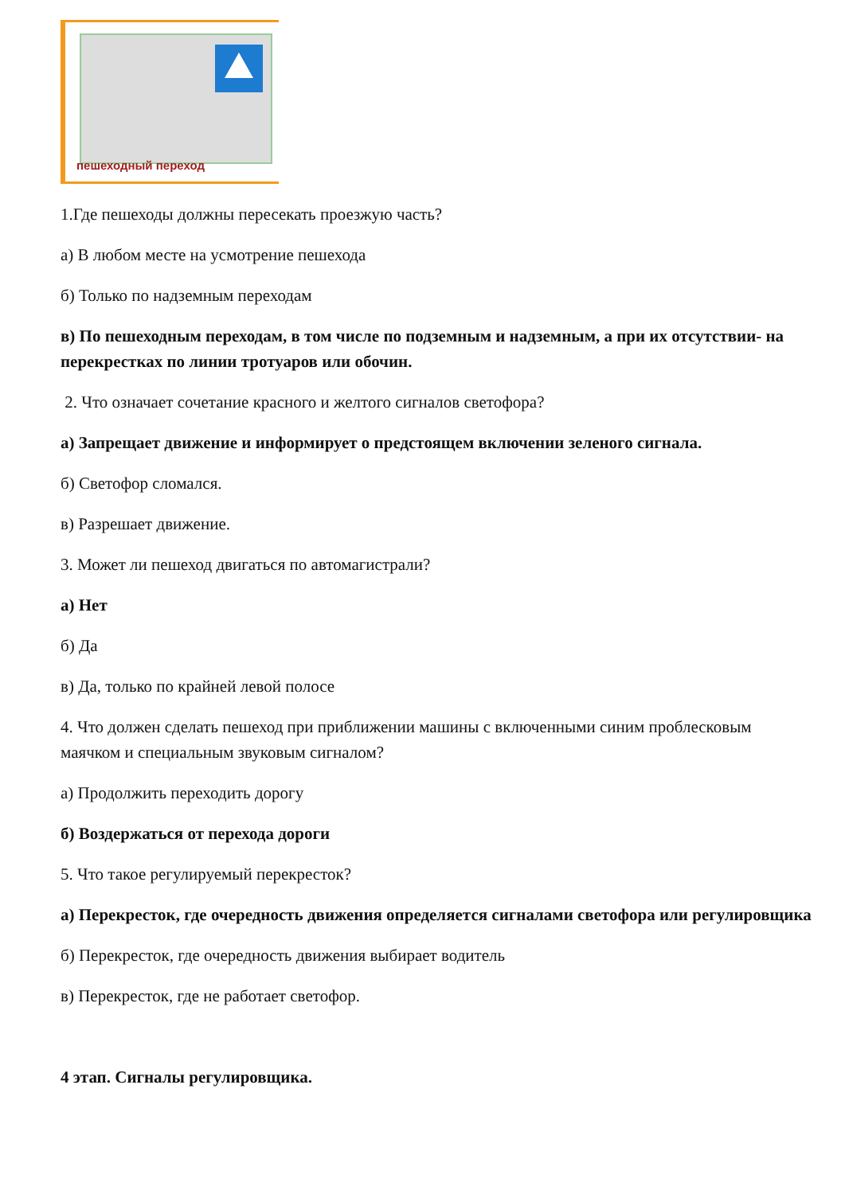пешеходный переход
1.Где пешеходы должны пересекать проезжую часть?
а) В любом месте на усмотрение пешехода
б) Только по надземным переходам
в) По пешеходным переходам, в том числе по подземным и надземным, а при их отсутствии- на перекрестках по линии тротуаров или обочин.
2. Что означает сочетание красного и желтого сигналов светофора?
а) Запрещает движение и информирует о предстоящем включении зеленого сигнала.
б) Светофор сломался.
в) Разрешает движение.
3. Может ли пешеход двигаться по автомагистрали?
а) Нет
б) Да
в) Да, только по крайней левой полосе
4. Что должен сделать пешеход при приближении машины с включенными синим проблесковым маячком и специальным звуковым сигналом?
а) Продолжить переходить дорогу
б) Воздержаться от перехода дороги
5. Что такое регулируемый перекресток?
а) Перекресток, где очередность движения определяется сигналами светофора или регулировщика
б) Перекресток, где очередность движения выбирает водитель
в) Перекресток, где не работает светофор.
4 этап. Сигналы регулировщика.